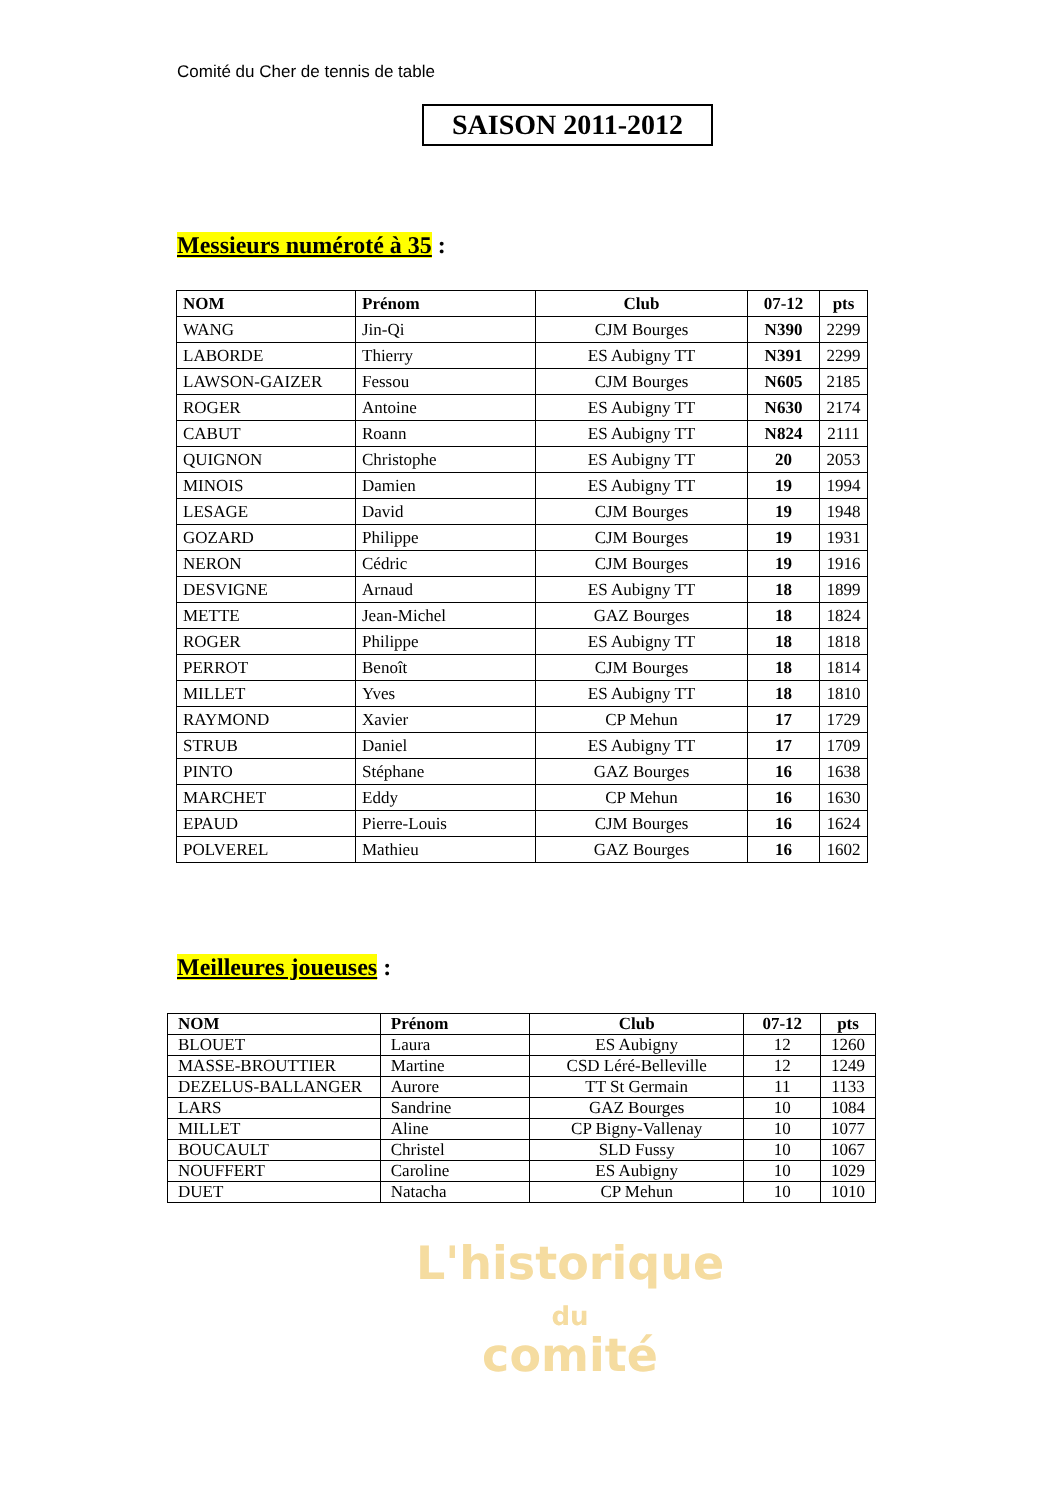Comité du Cher de tennis de table
SAISON 2011-2012
Messieurs numéroté à 35 :
| NOM | Prénom | Club | 07-12 | pts |
| --- | --- | --- | --- | --- |
| WANG | Jin-Qi | CJM Bourges | N390 | 2299 |
| LABORDE | Thierry | ES Aubigny TT | N391 | 2299 |
| LAWSON-GAIZER | Fessou | CJM Bourges | N605 | 2185 |
| ROGER | Antoine | ES Aubigny TT | N630 | 2174 |
| CABUT | Roann | ES Aubigny TT | N824 | 2111 |
| QUIGNON | Christophe | ES Aubigny TT | 20 | 2053 |
| MINOIS | Damien | ES Aubigny TT | 19 | 1994 |
| LESAGE | David | CJM Bourges | 19 | 1948 |
| GOZARD | Philippe | CJM Bourges | 19 | 1931 |
| NERON | Cédric | CJM Bourges | 19 | 1916 |
| DESVIGNE | Arnaud | ES Aubigny TT | 18 | 1899 |
| METTE | Jean-Michel | GAZ Bourges | 18 | 1824 |
| ROGER | Philippe | ES Aubigny TT | 18 | 1818 |
| PERROT | Benoît | CJM Bourges | 18 | 1814 |
| MILLET | Yves | ES Aubigny TT | 18 | 1810 |
| RAYMOND | Xavier | CP Mehun | 17 | 1729 |
| STRUB | Daniel | ES Aubigny TT | 17 | 1709 |
| PINTO | Stéphane | GAZ Bourges | 16 | 1638 |
| MARCHET | Eddy | CP Mehun | 16 | 1630 |
| EPAUD | Pierre-Louis | CJM Bourges | 16 | 1624 |
| POLVEREL | Mathieu | GAZ Bourges | 16 | 1602 |
Meilleures joueuses :
| NOM | Prénom | Club | 07-12 | pts |
| --- | --- | --- | --- | --- |
| BLOUET | Laura | ES Aubigny | 12 | 1260 |
| MASSE-BROUTTIER | Martine | CSD Léré-Belleville | 12 | 1249 |
| DEZELUS-BALLANGER | Aurore | TT St Germain | 11 | 1133 |
| LARS | Sandrine | GAZ Bourges | 10 | 1084 |
| MILLET | Aline | CP Bigny-Vallenay | 10 | 1077 |
| BOUCAULT | Christel | SLD Fussy | 10 | 1067 |
| NOUFFERT | Caroline | ES Aubigny | 10 | 1029 |
| DUET | Natacha | CP Mehun | 10 | 1010 |
L'historique
du
comité